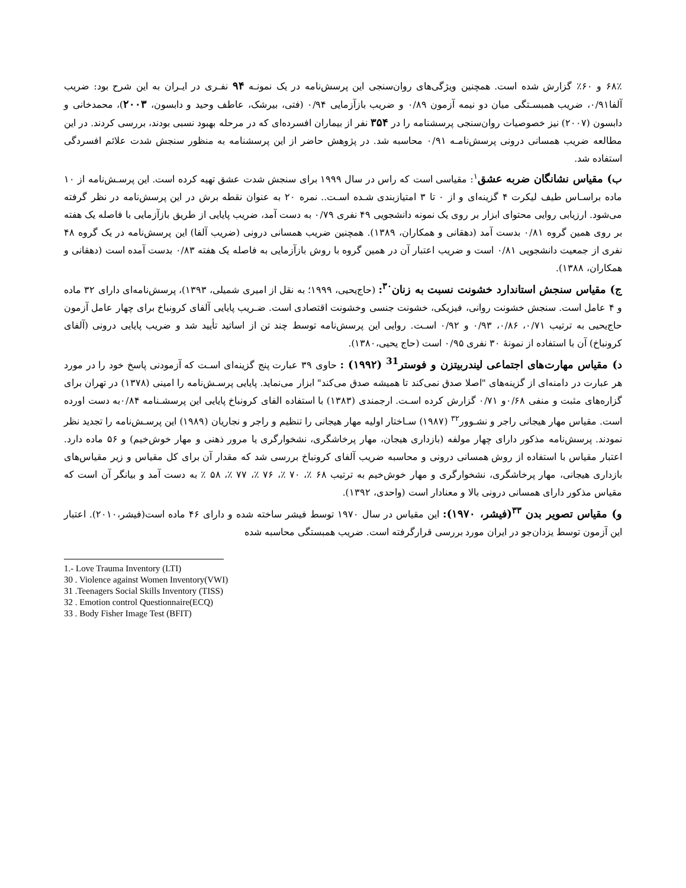۶۸٪ و ۶۰٪ گزارش شده است. همچنین ویژگی‌های روان‌سنجی این پرسش‌نامه در یک نمونـه ۹۴ نفـری در ایـران به این شرح بود: ضریب آلفا۰/۹۱، ضریب همبسـتگی میان دو نیمه آزمون ۰/۸۹ و ضریب بازآزمایی ۰/۹۴ (فتی، بیرشک، عاطف وحید و دابسون، ۲۰۰۳)، محمدخانی و دابسون (۲۰۰۷) نیز خصوصیات روان‌سنجی پرسشنامه را در ۳۵۴ نفر از بیماران افسرده‌ای که در مرحله بهبود نسبی بودند، بررسی کردند. در این مطالعه ضریب همسانی درونی پرسش‌نامـه ۰/۹۱ محاسبه شد. در پژوهش حاضر از این پرسشنامه به منظور سنجش شدت علائم افسردگی استفاده شد.
ب) مقیاس نشانگان ضربه عشق<sup>۱</sup>: مقیاسی است که راس در سال ۱۹۹۹ برای سنجش شدت عشق تهیه کرده است. این پرسـش‌نامه از ۱۰ ماده براسـاس طیف لیکرت ۴ گزینه‌ای و از ۰ تا ۳ امتیازبندی شـده اسـت.. نمره ۲۰ به عنوان نقطه برش در این پرسش‌نامه در نظر گرفته می‌شود. ارزیابی روایی محتوای ابزار بر روی یک نمونه دانشجویی ۴۹ نفری ۰/۷۹ به دست آمد، ضریب پایایی از طریق بازآزمایی با فاصله یک هفته بر روی همین گروه ۰/۸۱ بدست آمد (دهقانی و همکاران، ۱۳۸۹). همچنین ضریب همسانی درونی (ضریب آلفا) این پرسش‌نامه در یک گروه ۴۸ نفری از جمعیت دانشجویی ۰/۸۱ است و ضریب اعتبار آن در همین گروه با روش بازآزمایی به فاصله یک هفته ۰/۸۳ بدست آمده است (دهقانی و همکاران، ۱۳۸۸).
ج) مقیاس سنجش استاندارد خشونت نسبت به زنان<sup>۳۰</sup>: (حاج‌یحیی، ۱۹۹۹؛ به نقل از امیری شمیلی، ۱۳۹۳)، پرسش‌نامه‌ای دارای ۳۲ ماده و ۴ عامل است. سنجش خشونت روانی، فیزیکی، خشونت جنسی وخشونت اقتصادی است. ضـریب پایایی آلفای کرونباخ برای چهار عامل آزمون حاج‌یحیی به ترتیب ۰/۷۱، ۰/۸۶، ۰/۹۳ و ۰/۹۲ اسـت. روایی این پرسش‌نامه توسط چند تن از اساتید تأیید شد و ضریب پایایی درونی (آلفای کرونباخ) آن با استفاده از نمونهٔ ۳۰ نفری ۰/۹۵ است (حاج یحیی،۱۳۸۰).
د) مقیاس مهارت‌های اجتماعی لیندربیتزن و فوستر<sup>31</sup> (۱۹۹۲) : حاوی ۳۹ عبارت پنج گزینه‌ای اسـت که آزمودنی پاسخ خود را در مورد هر عبارت در دامنه‌ای از گزینه‌های "اصلا صدق نمی‌کند تا همیشه صدق می‌کند" ابزار می‌نماید. پایایی پرسـش‌نامه را امینی (۱۳۷۸) در تهران برای گزاره‌های مثبت و منفی ۰/۶۸و ۰/۷۱ گزارش کرده اسـت. ارجمندی (۱۳۸۳) با استفاده الفای کرونباخ پایایی این پرسشـنامه ۰/۸۴به دست اورده است. مقیاس مهار هیجانی راجر و نشـوور<sup>۳۲</sup> (۱۹۸۷) سـاختار اولیه مهار هیجانی را تنظیم و راجر و نجاریان (۱۹۸۹) این پرسـش‌نامه را تجدید نظر نمودند. پرسش‌نامه مذکور دارای چهار مولفه (بازداری هیجان، مهار پرخاشگری، نشخوارگری یا مرور ذهنی و مهار خوش‌خیم) و ۵۶ ماده دارد. اعتبار مقیاس با استفاده از روش همسانی درونی و محاسبه ضریب آلفای کرونباخ بررسی شد که مقدار آن برای کل مقیاس و زیر مقیاس‌های بازداری هیجانی، مهار پرخاشگری، نشخوارگری و مهار خوش‌خیم به ترتیب ۶۸ ٪، ۷۰ ٪، ۷۶ ٪، ۷۷ ٪، ۵۸ ٪ به دست آمد و بیانگر آن است که مقیاس مذکور دارای همسانی درونی بالا و معنادار است (واحدی، ۱۳۹۲).
و) مقیاس تصویر بدن <sup>۳۳</sup>(فیشر، ۱۹۷۰): این مقیاس در سال ۱۹۷۰ توسط فیشر ساخته شده و دارای ۴۶ ماده است(فیشر،۲۰۱۰). اعتبار این آزمون توسط یزدان‌جو در ایران مورد بررسی قرارگرفته است. ضریب همبستگی محاسبه شده
1.- Love Trauma Inventory (LTI)
30 . Violence against Women Inventory(VWI)
31 .Teenagers Social Skills Inventory (TISS)
32 . Emotion control Questionnaire(ECQ)
33 . Body Fisher Image Test (BFIT)